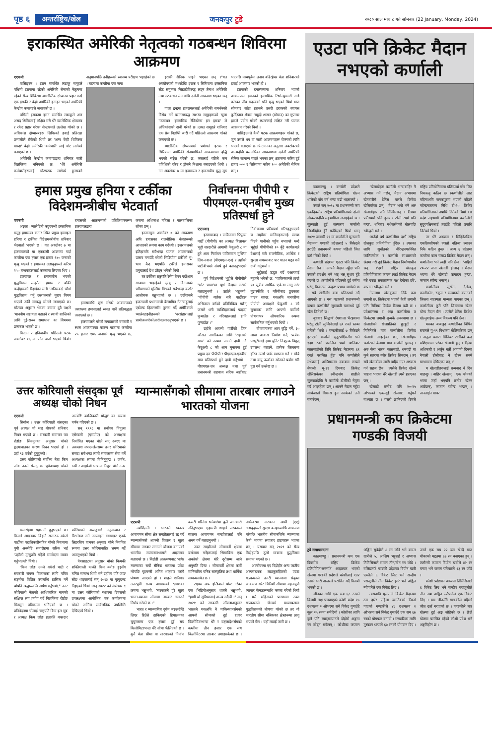पृष्ठ ६ अन्तर्राष्ट्रिय/खेल जनकपुर टुडे
२०८० साल माघ ८ गते सोमबार (22 January, Monday, 2024)
इराकस्थित अमेरिकी नेतृत्वको गठबन्धन शिविरमा आक्रमण
एएफपी
वासिङ्टन । इरान समर्थित लडाकू समूहले पश्चिमी इराकमा रहेको अमेरिकी सेनाको नेतृत्वमा रहेको सैन्य शिविरमा ब्यालेस्टिक क्षेप्यास्त्र प्रहार गर्दा एक इराकी र केही अमेरिकी हताहत भएको अमेरिकी केन्द्रीय कमाण्डले जनाएको छ ।
पश्चिमी इराकमा इरान समर्थित लडाकूले अल असद शिविरलाई लक्षित गरी धेरै ब्यालेस्टिक क्षेप्यास्त्र र रकेट प्रहार गरेका सेन्टकमले उल्लेख गरेको छ । अधिकांश क्षेप्यास्त्रहरू शिविरको हवाई प्रतिरक्षा प्रणालीले रोकेको थियो तर 'अन्य केही शिविरमा खस्दा' केही अमेरिकी 'कर्मचारी' लाई चोट लागेको बताएको छ ।
अमेरिकी केन्द्रीय कमाण्डद्वारा शनिबार जारी विज्ञप्तिमा भनिएको छ, "धेरै अमेरिकी कर्मचारीहरूलाई चोटपटक लागेको हुनसक्ने अनुमानपछि उनीहरूको स्वास्थ्य परीक्षण भइरहेको छ । घटनामा कम्तीमा एक जना
इराकी सैनिक घाइते भएका छन् ।"गत अक्टोबरको मध्यदेखि इराक र सिरियामा इस्लामिक स्टेट समूहका जिहादीविरुद्ध लड्न तैनाथ अमेरिकी तथा गठबन्धन सेनामाथि दर्जनौं आक्रमण भएका छन् ।
गाजा द्वन्द्वमा इजरायललाई अमेरिकी समर्थनको विरोध गर्ने इरानसम्बद्ध सशस्त्र समूहहरूको खुला गठबन्धन 'इस्लामिक रेजिस्टेन्स इन इराक' ले अधिकांशको दाबी गरेको छ ।उक्त समूहले शनिबार एक प्रेस विज्ञप्ति जारी गर्दै पछिल्लो आक्रमण गरेको जनाएको छ ।
ब्यालेस्टिक क्षेप्यास्त्रको प्रयोगले इराक र सिरियामा अमेरिकी सेनामाथिको आक्रमणमा वृद्धि भएको सङ्केत गरेको छ, जसलाई पहिले कम प्रविधिको रकेट र ड्रोनले निशाना बनाइएको थियो ।गत अक्टोबर ७ मा इजरायल र हमासबीच युद्ध सुरु भएपछि मध्यपूर्वमा तनाव बढिरहेका बेला शनिबारको हवाई आक्रमण भएको हो ।
इराकको दमास्कसमा शनिबार भएको आक्रमणमा इरानको इस्लामिक रिभोल्युसनरी गार्ड कोरका पाँच सदस्यको पनि मृत्यु भएको थियो ।गत सोमबार साँझ इरानले उत्तरी इराकको स्वायत्त कुर्दिस्तान क्षेत्रमा 'यहुदी शासन (मोसाद) का गुप्तचर हरूले प्रयोग गरेको स्थल'लाई लक्षित गरी घातक आक्रमण गरेको थियो ।
वासिङ्टनले कैयौं पटक आक्रमणहरू गरेको छ, जुन उसले थप वा जारी आक्रमणहरू रोक्नको लागि भएको बताएको छ ।पेन्टागनका अनुसार अक्टोबरको अन्त्यदेखि यसअघिका आक्रमणमा दर्जनौं अमेरिकी सैनिक सामान्य घाइते भएका छन् ।इराकमा करिब दुई हजार ५०० र सिरियामा करिब ९०० अमेरिकी सैनिक छन् ।
हमास प्रमुख हनिया र टर्कीका विदेशमन्त्रीबीच भेटवार्ता
एएफपी
अङ्कारा। प्यालेष्टिनी कट्टरपन्थी इस्लामिक समूह हमासका कतार स्थित प्रमुख इस्माइल हनिया र टर्कीका विदेशमन्त्रीबीच शनिबार भेटवार्ता भएको छ । गत अक्टोबर ७ मा इजरायलको मा एक्कासी आक्रमण गर्दा कम्तीमा एक हजार एक हजार १४० जनाको मृत्यु भएको र हमासका लडाकूहरूले करिब २५० बन्धकहरूलाई कब्जामा लिएका थिए ।
इजरायल र हमासबीच भएको युद्धविराम सम्झौता हमास र बाँकी बन्दीहरूको रिहाईका साथै 'जतिसक्दो चाँडो युद्धविराम' गर्नु छलफलको मुख्य विषय भएको टर्की सम्बद्ध स्रोतले जनाएको छ।स्रोतका अनुसार भेटका क्रममा दुवै पक्षले 'मानवीय सहायता बढाउने र स्थायी शान्तिको लागि दुई-राज्य समाधान' का विषयमा छलफल भएको छ ।
फिदान र हनियाबीच पछिल्लो पटक अक्टोबर १६ मा फोन वार्ता भएको थियो।हमासको आक्रमणको प्रतिक्रियास्वरूप इजरायलद्वारा
हमासमाथि शुरू गरेको आक्रमणको जवाफमा हमासलाई ध्वस्त पार्ने प्रतिबद्धता जनाएको छ ।
इजरायलले गरेको लगातारको बमबारी र स्थल आक्रमणका कारण गाजामा कम्तीमा २५ हजार १०५ जनाको मृत्यु भएको छ, जसमा अधिकांश महिला र बालबालिका रहेका छन् ।
इस्तानबुल अक्टोबर ७ को आक्रमण अघि हमासका राजनीतिक नेताहरूको आधारको रूपमा काम गर्दथ्यो । इजरायलको इतिहासकै सबैभन्दा घातक आक्रमणको उत्सव मनाउँदै गरेको भिडियोमा टर्कीको भू-भाग कैद भएपछि टर्कीले हमासका प्रमुखलाई देश छोड्न भनेको थियो ।
तर टर्कीका राष्ट्रपति रेसेप तैयप एर्दोआन गाजामा भइरहेको मृत्यु र विनाशको परिमाणको मुस्लिम विश्वको सबैभन्दा कठोर आलोचक बन्नुभएको छ । एर्दोगानले इजरायली प्रधानमन्त्री बेन्जामिन नेतन्याहूलाई एडोल्फ हिटलरसँग तुलना गर्दै अमेरिकाले प्यालेस्टाइनीहरूको 'नरसंहार'लाई प्रायोजनगरेकोआरोपलगाउनुभएको छ ।
निर्वाचनमा पीपीपी र पीएमएल-एनबीच मुख्य प्रतिस्पर्धा हुने
एएनआइ
इस्लामाबाद । पाकिस्तान पिपुल्स पार्टी (पीपीपी) का अध्यक्ष बिलावल भुट्टो जरदारीले आगामी फेब्रुअरी ८ मा हुने आम निर्वाचन पाकिस्तान मुस्लिम लिग-नवाज (पीएमएल-एन) र उहाँको पार्टीबीचको संघर्ष हुने बताउनुभएको छ ।
पूर्व विदेशमन्त्री भुट्टोले पीपीपीले 'भोट पावर'मा पूर्ण विश्वास गरेको बताउनुभयो । उहाँले भन्नुभयो, "पीपीपी बाहेक सबै पार्टीहरू अभिजात वर्गको प्रतिनिधित्व गर्छन् जसले धनी व्यक्तिहरूलाई फाइदा पुऱ्याउँछ र गरिबहरूलाई हानि पुऱ्याउँछ ।"
उहाँले आफ्नो पार्टीको जित औसत नागरिकका लागि 'राहतको सास' को रूपमा आउने दाबी गर्दै फेब्रुअरी ८ को आम चुनावमा दुई प्रमुख दल पीपीपी र पीएमएल-एनबीच मात्र प्रतिस्पर्धा हुने दाबी गर्नुभयो ।पीएमएल-एन अध्यक्ष तथा पूर्व प्रधानमन्त्री शहबाज सरिफ जहाँबाट निर्वाचनमा प्रतिस्पर्धा गरिरहनुभएको छ त्यहाँका मानिसहरूलाई स्वच्छ पिउने पानीको पहुँच नभएको भन्दै भुट्टोले पीपीपीको १० बुँदे कार्यक्रमले देशलाई सबै राजनीतिक, आर्थिक र सुरक्षा समस्याबाट पार पाउन मद्दत गर्ने दाबी गर्नुभयो ।
भुट्टोलाई उद्धृत गर्दै एआरवाई न्यूजले भनेको छ, "पाकिस्तानले हाम्रो १० सूत्रीय आर्थिक एजेन्डा लागू गरेर मुद्रास्फीति र गरिबीबाट छुटकारा पाउन सक्छ, यसअघि जनवरीमा पीपीपी अध्यक्षले फेब्रुअरी ८ को चुनावका लागि आफ्नो पार्टीको घोषणापत्र औपचारिक रूपमा सार्वजनिक गर्नुभएको थियो ।
घोषणापत्रमा आय वृद्धि गर्ने, ३० लाख आवास निर्माण गर्ने, प्रत्येक घरधुरीलाई ३०० युनिट निःशुल्क विद्युत् उपलब्ध गराउने, प्रत्येक जिल्लामा हरित ऊर्जा पार्क स्थापना गर्ने र सौर्य तथा वायु ऊर्जाका स्रोतको प्रयोग गरी पूरा गर्ने उल्लेख छ ।
उत्तर कोरियाली संसद्का पूर्व अध्यक्ष चोको निधन
एएफपी
सियोल । उत्तर कोरियाली संसद्का पूर्व अध्यक्ष चो थाइ बोकको शनिबार निधन भएको छ । सरकारी समाचार पत्र रोडोङ सिनमुनका अनुसार चोको हृदयाघातका कारण निधन भएको हो । उहाँ ९३ वर्षको हुनुहुन्थ्यो ।
उत्तर कोरियाली सर्वोच्च नेता किम जोङ उनले संसद् का पूर्वअध्यक्ष चोको अन्त्येष्टि क्रान्तिकारी योद्धा' का रूपमा वर्णन गरिएको छ ।
सन् १९९८ मा सर्वोच्च पिपुल्स एसेम्बली (एसपीए) को अध्यक्षमा निर्वाचित भएका चोले सन् २०१९ मा अवकाश नपाउन्जेलसम्म उत्तर कोरियाको संसदा सबैभन्दा लामो समयसम्म सेवा गर्ने अध्यक्षका रूपमा चिनिनुहुन्छ । जर्मन, रुसी र अङ्ग्रेजी भाषामा निपुण चोले उत्तर
समारोहमा सहभागी हुनुभएको छ। किमले आइतबार बिहानै सत्तारुढ वर्कर्स पार्टीका पदाधिकारीसहित चोको निवासमा पुगी अन्त्येष्टि समारोहमा सरिक भई 'उहाँको मृत्युप्रति गहिरो समवेदना व्यक्त गर्नुभएको' थियो ।
'किम जोङ उनले वर्कर्स पाटी र सरकारी संयन्त्र विकासका लागि पवित्र सङ्घर्षमा विशिष्ट उपलब्धि हासिल गर्ने चोप्रति श्रद्धाञ्जलि अर्पण गर्नुभयो," उत्तर कोरियाली नेताको आधिकारिक नामको संक्षिप्त रूप प्रयोग गर्दै विज्ञप्तिमा रोडोङ सिनमुन पत्रिकामा भनिएको छ ।प्रतिवेदनमा चोलाई 'राष्ट्रपति किम इल सुङ र अध्यक्ष किम जोङ इलप्रति वफादार कोरियाको तथ्याङ्कबारे अनुसन्धान र विश्लेषण गर्ने अनलाइन वेबसाइट एनके लिडरसिप वाचका अनुसार चोले नियमित रूपमा उत्तर कोरियाबाहिर भ्रमण गर्दै आउनुभएको थियो ।
वेबसाइटका अनुसार चोको किमकी शक्तिशाली काकी किम क्योङ हुइसँग घनिष्ठ सम्बन्ध थियो भने उहाँका पति जाङ सोङ थाइकलाई सन् २०१३ मा मृत्युदण्ड दिइएको थियो ।सन् २०२२ को सेप्टेम्बर ९ मा उत्तर कोरियाको स्थापना दिवसको उपलक्ष्यमा आयोजित एक कार्यक्रममा चोको अन्तिम सार्वजनिक उपस्थिति देखिएको थियो ।
म्यान्मासँगको सीमामा तारबार लगाउने भारतको योजना
एएफपी
नयाँदिल्ली । भारतले स्वतन्त्र आवागमन सीमा क्षेत्र सम्झौतालाई रद्द गर्दै म्यान्मासँगको आफ्नो विशाल र खुला सीमामा तारबार लगाउने योजना बनाएको भारतीय सञ्चारमाध्यमले आइतबार बताएको छ । विद्रोही आक्रमणबाट भागेर म्यान्माका सयौं सैनिक भारतमा प्रवेश गरेपछि गृहमन्त्री अमित शाहबाट यस्तो घोषणा आएको हो । शाहले शनिबार उत्तरपूर्वी राज्य आसामको भ्रमणका क्रममा भन्नुभयो, "सरकारले पूरै खुला भारत-म्यान्मा सीमामा तारबार लगाउने निर्णय गरेको छ ।"
भारत र म्यान्माबिच दुर्गम जङ्गलदेखि लिएर हिउँले ढाकिएको हिमालयका चुचुरासम्म एक हजार दुई सय किलोमिटरभन्दा धेरै सीमा फैलिएको छ । कुनै बेला सीमा वा तारबारको निर्माण कसरी गरिनेछ भनेबारेमा कुनै जानकारी नदिनुभएका गृहमन्त्री शाहले सरकारले स्वतन्त्र आवागमन सम्झौतालाई पनि अन्त्य गर्ने बताउनुभयो ।
उक्त सम्झौताले सीमावर्ती क्षेत्रमा बसोबास गर्नेहरूलाई भिसाबिना एक अर्काको क्षेत्रमा थोरै दूरीसम्म जाने अनुमति दिन्छ । सीमावर्ती क्षेत्रमा कयौं मानिसबिच घनिष्ठ सांस्कृतिक तथा धार्मिक सम्बन्धसमेत छ ।
टाइम्स अफ इन्डियाले पोस्ट गरेको एक भिडियोअनुसार शाहले भन्नुभयो, "हामी यो सुविधालाई अन्त्य गर्दैछौं ।" सन् २०२१ को सरकारी आँकडाअनुसार भारतले यसअघि नै पाकिस्तानसँगको आफ्नो सीमाको दुई हजार किलोमिटरभन्दा धेरै र बङ्गलादेशसँगको कम्तीमा तीन हजार एक सय किलोमिटरमा तारबार लगाइसकेको छ । नोभेम्बरमा अराकान आर्मी (एए) लडाकूहरूले सुरक्षा बलहरूमाथि आक्रमण गरेपछि भारतीय सीमानजिकै म्यान्माका केही भागमा लगातार झडपहरू भएका छन् । यसबाट सन् २०२१ को सैन्य विद्रोहपछि ठूलो मात्रामा युद्धविराम समाप्त भएको छ ।
अक्टोबरमा एए विद्रोहीर अन्य जातीय अल्पसंख्यक लडाकूसहितको एउटा गठबन्धनले उत्तरी म्यान्मामा संयुक्त आक्रमण गरेर चिनियाँ सीमामा महत्वपूर्ण व्यापार केन्द्रहरूमाथि कब्जा गरेको थियो । यसै महिनाको प्रारम्भमा उक्त गठबन्धनले चीनको मध्यस्थतामा युद्धविरामको घोषणा गरेको छ तर यो भारतीय सीमा नजिकका क्षेत्रहरूमा लागु भएको छैन । यहाँ लडाईं जारी छ ।
एउटा पनि क्रिकेट मैदान नभएको कर्णाली
काठमाण्डु । कर्णाली प्रदेशले क्रिकेटको राष्ट्रिय प्रतियोगिता खेल्न थालेको पाँच वर्ष भन्दा बढी भइसक्यो ।
उसले सन् २०१८ मा प्रधानमन्त्री कप एकदिवसीय राष्ट्रिय प्रतियोगिताको दोस्रो संस्करणदेखि सहभागिता जनाइहेको छ । सुरुवाती दुई संस्करण कर्णाली जितविहीन हुँदै फर्किएको थियो ।सन् २०२१ जनवरी १९ मा कर्णालीले मूलपानी मैदानमा गण्डकी प्रदेशलाई ५ विकेटले हराउँदै प्रधानमन्त्री कपमा पहिलो जित दर्ता गरेको थियो ।
कर्णाली प्रदेशमा एउटा पनि क्रिकेट मैदान छैन । आफ्नै मैदान नहुँदा पनि उसको प्रदर्शन भने भन्न् भन्न् सुधार हुँदै गएको छ ।कर्णालीले पछिल्लो दुई वर्षमा घरेलु क्रिकेटमा उत्कृष्ट प्रभाव छाडेको छ । सबै टोलीसँग कडा प्रतिस्पर्धा गर्दै आएको छ । यस पटकको प्रधानमन्त्री कपमा कर्णालीले सुरुवाती चारमध्ये दुई खेल जितेको छ ।
बुधबार सिद्धार्थ रंगशाला भैरहवामा घरेलु टोली लुम्बिनीलाई ६० रनले स्तब्ध पारेको थियो । गण्डकीलाई ७ विकेटले हराएको कर्णाली सुदूरपश्चिमसँग भने १३४ रनले पराजित भयो ।शनिबार काठमाडौंको त्रिवि क्रिकेट मैदानमा ६१ रनले पराजित हुँदा पनि कर्णालीले मधेशलाई अन्तिमसम्म दबाबमा राख्यो नेपाली यू-१९ टिमबाट क्रिकेट खेलिसकेका रवीन्द्रजंग शाहीले सुरुवातदेखि नै कर्णाली टोलीको नेतृत्व गर्दै आइरहेका छन् । आफ्नै मैदान नहुँदा सोचेजस्तो विकास हुन नसकेको उनी बताउँछन् ।
'खेलाडीहरु कर्णाली भन्दाबाहिर नै अभ्यास गर्ने गर्छन्, मैदान अभावमा खेतबारीमै टेनिस बलले क्रिकेट खेलिरहेका छन् । मैदान भयो भने अरु खेलाडीहरु पनि निस्किन्छन् । टिममा प्रतिस्पर्धा पनि हुन्छ र टोली राम्रो पनि बन्छ', शनिबार मधेससँगको खेलपछि रवीन्द्रले भने ।
आउँदो वर्ष कर्णालीमा दशौं राष्ट्रिय खेलकुद प्रतियोगिता हुँदैछ । त्यसका लागि सुर्खेतको वीरेन्द्रनगरस्थित कालिञ्चोक र कर्णाली रंगशालाको छेउमा गरी दुई क्रिकेट मैदान निर्माणाधीन छन् ।'दशौं राष्ट्रिय खेलकुद प्रतियोगिताका कारण त्यहाँ क्रिकेट मैदान बन्ने एउटा सकारात्मक पक्ष देखेका छौं', कप्तान रवीन्द्रले भने ।
नेपालमा खेलकुदमा निकै कम लगानी छ, क्रिकेटमा भएको केही लगानी पनि सिनियर क्रिकेट टिममा बढी छ । प्रदेशस्तरमा र अझ कर्णालीमा त क्रिकेटमा लगानी शून्यकै अवस्थामा छ । खेलाडीको खेलप्रतिको हुटहुटी र मिहिनेतले मात्र कर्णालीमा क्रिकेट खेलाडी आइरहेका छन् ।खेलाडीहरु छनोटको बेलामा मात्र कर्णाली पुग्छन् । अरु बेला भारत, काठमाडौं, धनगढी वा कुनै सहरमा बसेर क्रिकेट सिक्छन् । तर सबै खेलाडीका लागि बाहिर गएर अभ्यास गर्न सहज छैन । त्यसैले क्रिकेट खेल्ने चाहना भएका धेरै खेलाडी त्यसै हराएका छन् ।
खेलाडी छनोट पनि २०-२५ ओभरको एक-दुई खेलबाट गर्नुपर्ने बाध्यता छ । यसरी छानिएको टिमले राष्ट्रिय प्रतियोगितामा प्रतिस्पर्धा गरेर जित निकाल्नु कठिन छ ।कर्णालीले आठ महिनाअघि जनकपुरमा भएको पहिलो महेन्द्रनारायण निधि टी-२० क्रिकेट प्रतियोगिताको उपाधि जितेको थियो । ७ प्रदेश सहभागी प्रतियोगितामा कर्णालीले सुदूरपश्चिमलाई हराउँदै पहिलो उपाधि जितेको थियो ।
तर धेरै अभ्यास र मिहिनेतबिना एकदिवसीयको त्यस्तो नतिजा ल्याउन निकै कठिन हुन्छ । अन्य ६ प्रदेशमा कम्तीमा काम चलाउ क्रिकेट मैदान छन् । कर्णालीमा भने त्यही पनि छैन । 'अहिले २०-२२ जना खेलाडी होलान् । मैदान भएमा धेरै खेलाडी उत्पादन हुन्छ', कप्तान रवीन्द्र भन्छन् ।
कर्णालीका सुर्खेत, दैलेख, कालीकोट, रुकुम र सल्यानले क्यानको जिल्ला सदस्यता मान्यता पाएका छन् । कर्णालीका कुनै पनि जिल्लामा खेल्न योग्य मैदान छैन । त्यसैले टेनिस क्रिकेट खेल्नुबाहेक अन्य विकल्प पनि छैन ।
यसका बाबजुद कर्णालीका विपिन रावलले यू-१९ विश्वकप खेलिसकेका छन् । अनुज चनारा सिनियर टोलीको बन्द प्रशिक्षणमा परेका खेलाडी हुन् । दिनेश अधिकारी र अर्जुन घर्ती आगामी दिनमा नेपाली टोलीबाट नै खेल्न सक्ने सम्भावना देखिएका छन् ।'
म खेलाडीहरुलाई धन्यवाद नै दिन चाहन्छु । बाहिर खेल्छन् । एक फोनको भरमा जहाँ भएपनि छनोट खेल्न आउँछन्', कप्तान रवीन्द्र भन्छन् ।अनलाईन खबर
प्रधानमन्त्री कप क्रिकेटमा गण्डकी विजयी
टुडे समाचारदाता
काठमाण्डु । प्रधानमन्त्री कप एक दिवसीय राष्ट्रिय क्रिकेट प्रतियोगिताअन्तर्गत आइतबार भएको खेलमा गण्डकी प्रदेशले कोशीलाई १४२ रनको भारी अन्तरले पराजित गर्दै विजयी भएको छ ।
जीतका लागि एक सय ६८ रनको विजयी लक्ष पछ्याएको कोशी प्रदेश १५ दशमलव २ ओभरमा सबै विकेट गुमाउँदै कूल २५ रनमा समेटियो । कोशीका लागि कुनै पनि ब्याट्सम्यानले दोहोरो अङ्कमा रन जोड्न सकेनन् । कोशीका कप्तान अङ्कित सुवेदीले ८ रन जोडे भने कमल खत्रीले ५, आशिष भट्टराई र अभ्यास तिमिसिनाले समान तीन/तीन रन जोडे । बलिङतर्फ गण्डकी प्रदेशका विपीन खत्री एक्लैले ६ विकेट लिए भने सन्दीप पराजुलीले तीन विकेट झारे भने अङ्कित न्यौपानेले एक विकेट लिए ।
त्यसअघि मूलपानी क्रिकेट मैदानमा टस हारेर पहिला ब्याटिङको निम्तो पाएको गण्डकीले ४८ दशमलव २ ओभरमा सबै विकेट गुमाउँदै एक सय ६७ रनको योगफल बनायो । गण्डकीका लागि मुस्कान थापाले ६७ रनको योगदान दिए । उनले एक सय २२ बल खेल्दै सात चौकाको मद्दतमा ६७ रन बनाएका हुन् । त्यसैगरी कप्तान विपीन खत्रीले ४२ रन बनाए भने कमल परियारले १३ रन जोडे ।
कोशी प्रदेशका अभ्यास तिमिसिनाले ६ विकेट लिए भने सन्दीप पराजुलीले तीन तथा अङ्कित न्यौपानेले एक विकेट लिए । यस जीतसँगै गण्डकीले पहिलो जीत दर्ता गराएको छ । गण्डकीले चार खेलमा दुई अङ्क जोडेको छ । छैटौं खेलमा पराजित रहेको कोशी प्रदेश भने अङ्कविहीन छ ।